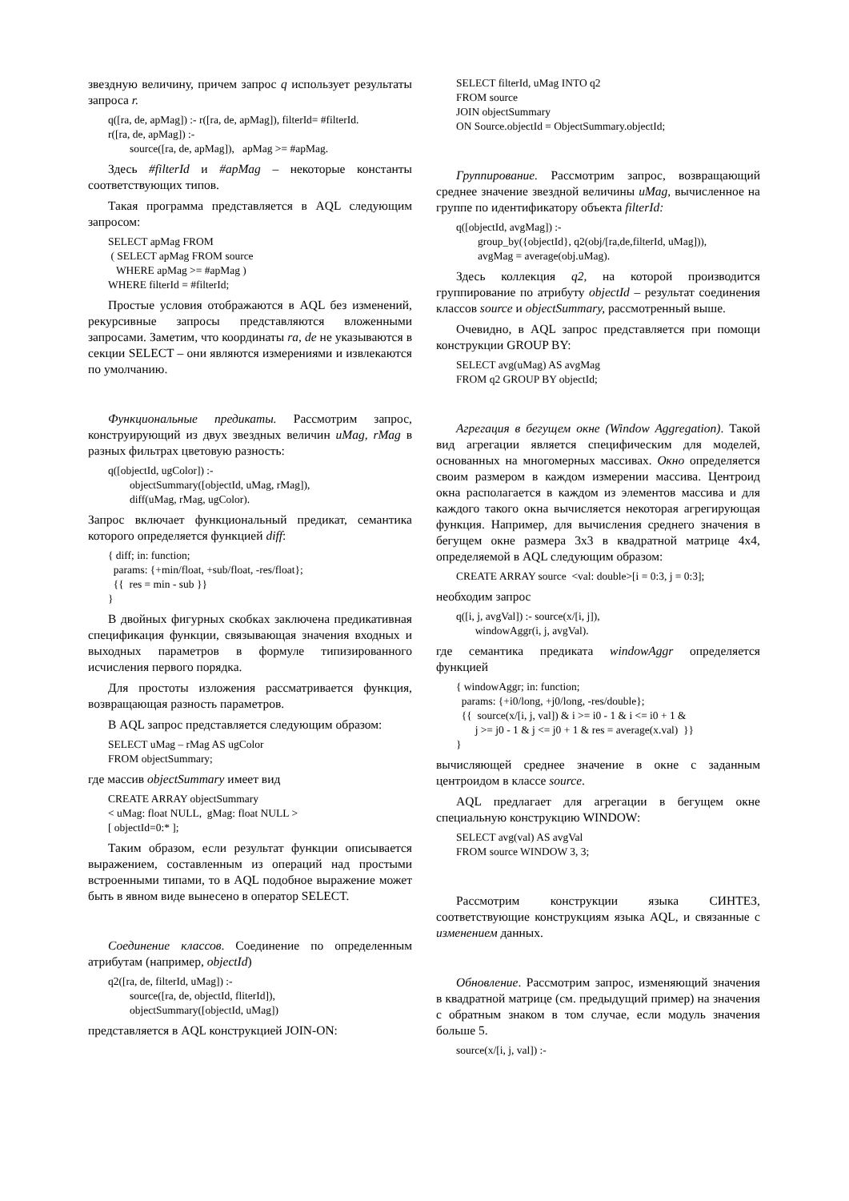звездную величину, причем запрос q использует результаты запроса r.
q([ra, de, apMag]) :- r([ra, de, apMag]), filterId= #filterId. r([ra, de, apMag]) :- source([ra, de, apMag]), apMag >= #apMag.
Здесь #filterId и #apMag – некоторые константы соответствующих типов.
Такая программа представляется в AQL следующим запросом:
SELECT apMag FROM ( SELECT apMag FROM source WHERE apMag >= #apMag ) WHERE filterId = #filterId;
Простые условия отображаются в AQL без изменений, рекурсивные запросы представляются вложенными запросами. Заметим, что координаты ra, de не указываются в секции SELECT – они являются измерениями и извлекаются по умолчанию.
Функциональные предикаты. Рассмотрим запрос, конструирующий из двух звездных величин uMag, rMag в разных фильтрах цветовую разность:
q([objectId, ugColor]) :- objectSummary([objectId, uMag, rMag]), diff(uMag, rMag, ugColor).
Запрос включает функциональный предикат, семантика которого определяется функцией diff:
{ diff; in: function; params: {+min/float, +sub/float, -res/float}; {{ res = min - sub }} }
В двойных фигурных скобках заключена предикативная спецификация функции, связывающая значения входных и выходных параметров в формуле типизированного исчисления первого порядка.
Для простоты изложения рассматривается функция, возвращающая разность параметров.
В AQL запрос представляется следующим образом:
SELECT uMag – rMag AS ugColor FROM objectSummary;
где массив objectSummary имеет вид
CREATE ARRAY objectSummary < uMag: float NULL, gMag: float NULL > [ objectId=0:* ];
Таким образом, если результат функции описывается выражением, составленным из операций над простыми встроенными типами, то в AQL подобное выражение может быть в явном виде вынесено в оператор SELECT.
Соединение классов. Соединение по определенным атрибутам (например, objectId)
q2([ra, de, filterId, uMag]) :- source([ra, de, objectId, fliterId]), objectSummary([objectId, uMag])
представляется в AQL конструкцией JOIN-ON:
SELECT filterId, uMag INTO q2 FROM source JOIN objectSummary ON Source.objectId = ObjectSummary.objectId;
Группирование. Рассмотрим запрос, возвращающий среднее значение звездной величины uMag, вычисленное на группе по идентификатору объекта filterId:
q([objectId, avgMag]) :- group_by({objectId}, q2(obj/[ra,de,filterId, uMag])), avgMag = average(obj.uMag).
Здесь коллекция q2, на которой производится группирование по атрибуту objectId – результат соединения классов source и objectSummary, рассмотренный выше.
Очевидно, в AQL запрос представляется при помощи конструкции GROUP BY:
SELECT avg(uMag) AS avgMag FROM q2 GROUP BY objectId;
Агрегация в бегущем окне (Window Aggregation). Такой вид агрегации является специфическим для моделей, основанных на многомерных массивах. Окно определяется своим размером в каждом измерении массива. Центроид окна располагается в каждом из элементов массива и для каждого такого окна вычисляется некоторая агрегирующая функция. Например, для вычисления среднего значения в бегущем окне размера 3x3 в квадратной матрице 4x4, определяемой в AQL следующим образом:
CREATE ARRAY source <val: double>[i = 0:3, j = 0:3];
необходим запрос
q([i, j, avgVal]) :- source(x/[i, j]), windowAggr(i, j, avgVal).
где семантика предиката windowAggr определяется функцией
{ windowAggr; in: function; params: {+i0/long, +j0/long, -res/double}; {{ source(x/[i, j, val]) & i >= i0 - 1 & i <= i0 + 1 & j >= j0 - 1 & j <= j0 + 1 & res = average(x.val) }} }
вычисляющей среднее значение в окне с заданным центроидом в классе source.
AQL предлагает для агрегации в бегущем окне специальную конструкцию WINDOW:
SELECT avg(val) AS avgVal FROM source WINDOW 3, 3;
Рассмотрим конструкции языка СИНТЕЗ, соответствующие конструкциям языка AQL, и связанные с изменением данных.
Обновление. Рассмотрим запрос, изменяющий значения в квадратной матрице (см. предыдущий пример) на значения с обратным знаком в том случае, если модуль значения больше 5.
source(x/[i, j, val]) :-